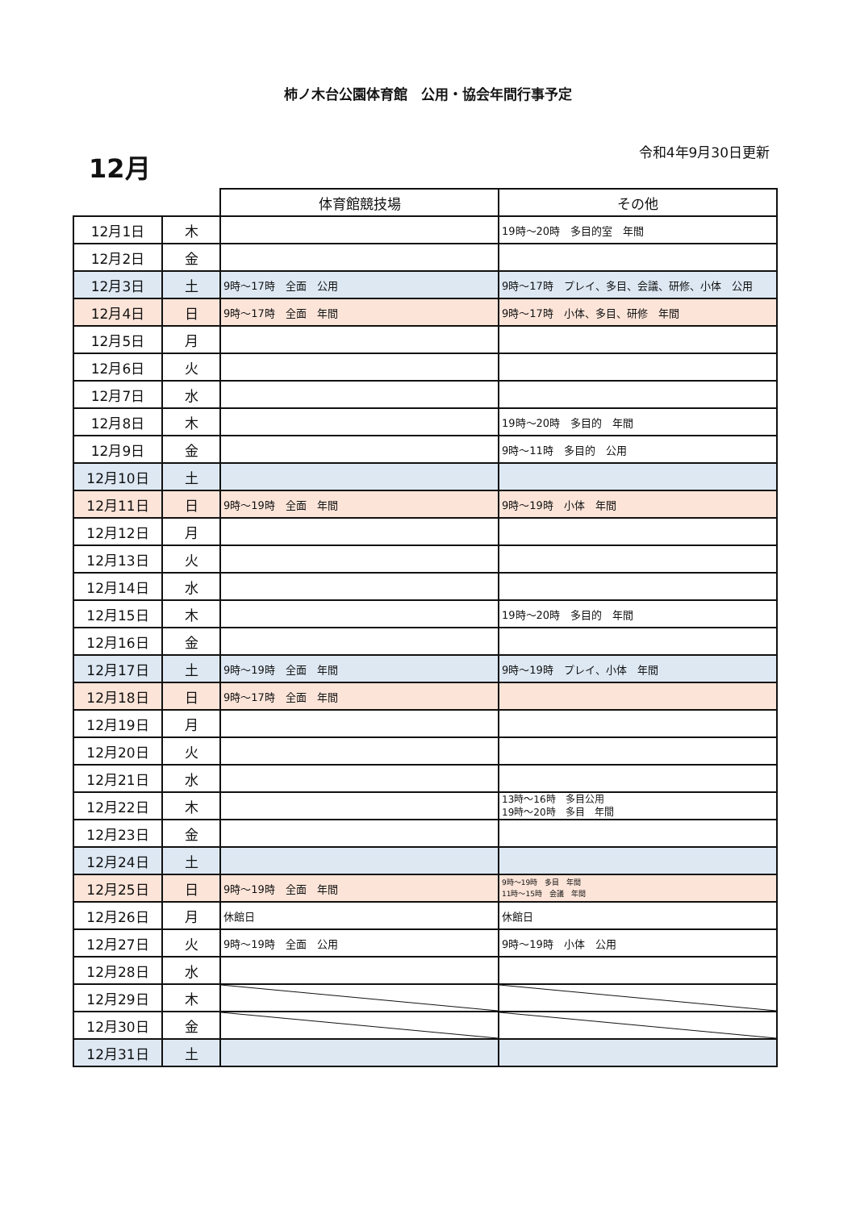柿ノ木台公園体育館　公用・協会年間行事予定
12月 令和4年9月30日更新
| | | 体育館競技場 | その他 |
| --- | --- | --- | --- |
| 12月1日 | 木 | | 19時～20時 多目的室 年間 |
| 12月2日 | 金 | | |
| 12月3日 | 土 | 9時～17時 全面 公用 | 9時～17時 プレイ、多目、会議、研修、小体 公用 |
| 12月4日 | 日 | 9時～17時 全面 年間 | 9時～17時 小体、多目、研修 年間 |
| 12月5日 | 月 | | |
| 12月6日 | 火 | | |
| 12月7日 | 水 | | |
| 12月8日 | 木 | | 19時～20時 多目的 年間 |
| 12月9日 | 金 | | 9時～11時 多目的 公用 |
| 12月10日 | 土 | | |
| 12月11日 | 日 | 9時～19時 全面 年間 | 9時～19時 小体 年間 |
| 12月12日 | 月 | | |
| 12月13日 | 火 | | |
| 12月14日 | 水 | | |
| 12月15日 | 木 | | 19時～20時 多目的 年間 |
| 12月16日 | 金 | | |
| 12月17日 | 土 | 9時～19時 全面 年間 | 9時～19時 プレイ、小体 年間 |
| 12月18日 | 日 | 9時～17時 全面 年間 | |
| 12月19日 | 月 | | |
| 12月20日 | 火 | | |
| 12月21日 | 水 | | |
| 12月22日 | 木 | | 13時～16時 多目公用 19時～20時 多目 年間 |
| 12月23日 | 金 | | |
| 12月24日 | 土 | | |
| 12月25日 | 日 | 9時～19時 全面 年間 | 9時～19時 多目 年間 11時～15時 会議 年間 |
| 12月26日 | 月 | 休館日 | 休館日 |
| 12月27日 | 火 | 9時～19時 全面 公用 | 9時～19時 小体 公用 |
| 12月28日 | 水 | | |
| 12月29日 | 木 | | |
| 12月30日 | 金 | | |
| 12月31日 | 土 | | |